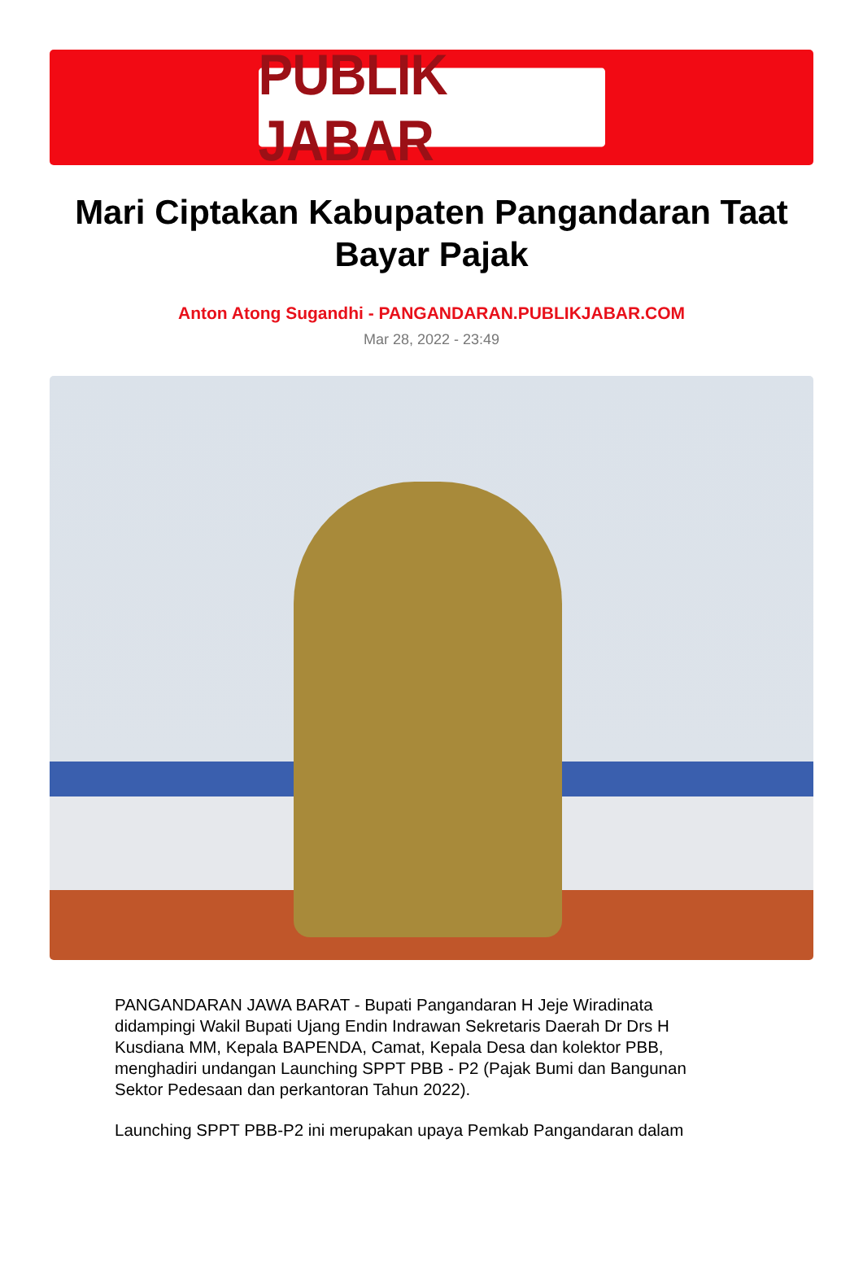PUBLIK JABAR
Mari Ciptakan Kabupaten Pangandaran Taat Bayar Pajak
Anton Atong Sugandhi - PANGANDARAN.PUBLIKJABAR.COM
Mar 28, 2022 - 23:49
PANGANDARAN JAWA BARAT - Bupati Pangandaran H Jeje Wiradinata didampingi Wakil Bupati Ujang Endin Indrawan Sekretaris Daerah Dr Drs H Kusdiana MM, Kepala BAPENDA, Camat, Kepala Desa dan kolektor PBB, menghadiri undangan Launching SPPT PBB - P2 (Pajak Bumi dan Bangunan Sektor Pedesaan dan perkantoran Tahun 2022).
Launching SPPT PBB-P2 ini merupakan upaya Pemkab Pangandaran dalam